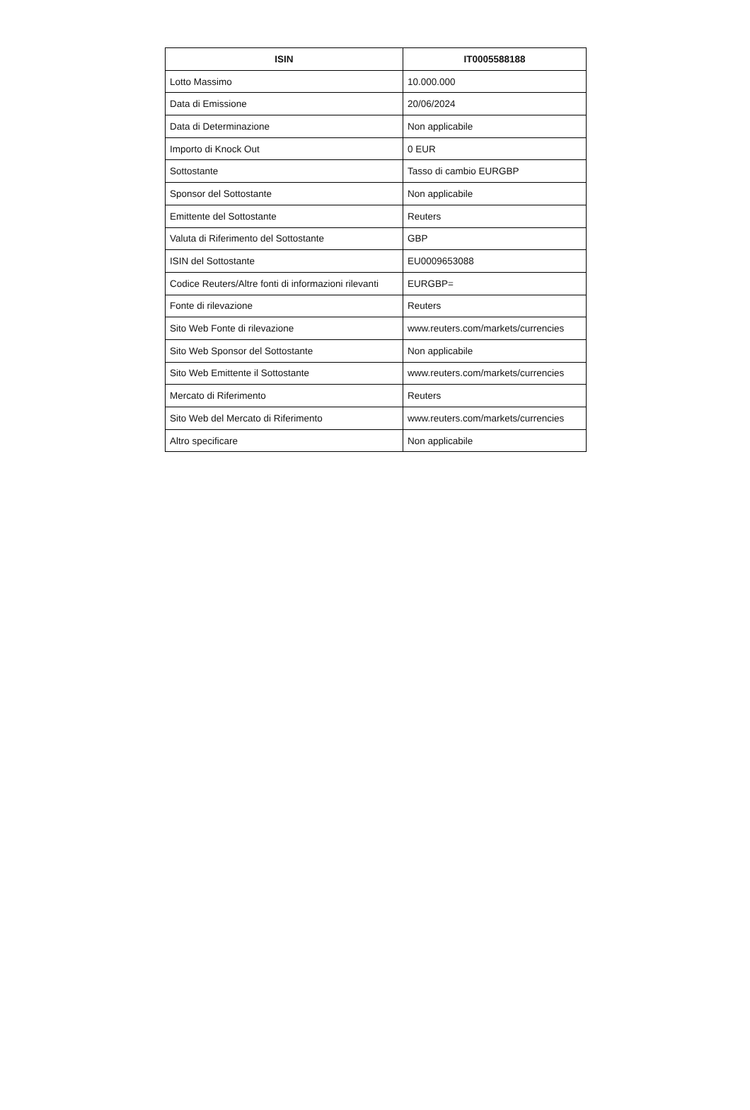| ISIN | IT0005588188 |
| --- | --- |
| Lotto Massimo | 10.000.000 |
| Data di Emissione | 20/06/2024 |
| Data di Determinazione | Non applicabile |
| Importo di Knock Out | 0 EUR |
| Sottostante | Tasso di cambio EURGBP |
| Sponsor del Sottostante | Non applicabile |
| Emittente del Sottostante | Reuters |
| Valuta di Riferimento del Sottostante | GBP |
| ISIN del Sottostante | EU0009653088 |
| Codice Reuters/Altre fonti di informazioni rilevanti | EURGBP= |
| Fonte di rilevazione | Reuters |
| Sito Web Fonte di rilevazione | www.reuters.com/markets/currencies |
| Sito Web Sponsor del Sottostante | Non applicabile |
| Sito Web Emittente il Sottostante | www.reuters.com/markets/currencies |
| Mercato di Riferimento | Reuters |
| Sito Web del Mercato di Riferimento | www.reuters.com/markets/currencies |
| Altro specificare | Non applicabile |